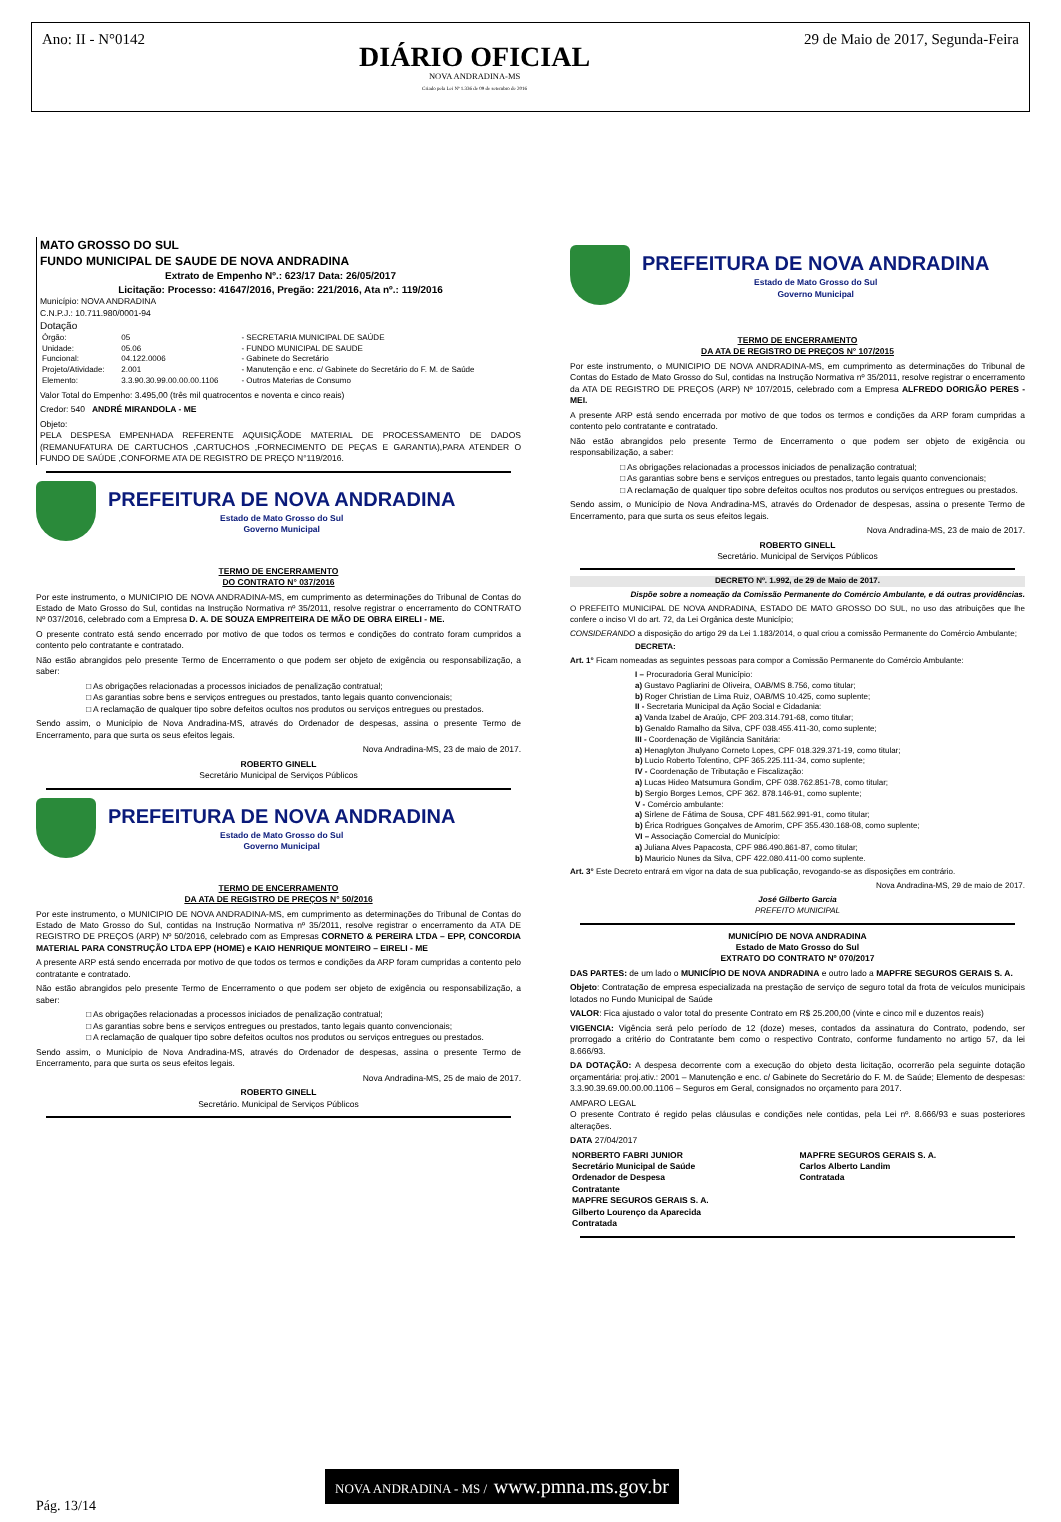Ano: II - N°0142
DIÁRIO OFICIAL
NOVA ANDRADINA-MS
Criado pela Lei Nº 1.336 de 09 de setembro de 2016
29 de Maio de 2017, Segunda-Feira
MATO GROSSO DO SUL
FUNDO MUNICIPAL DE SAUDE DE NOVA ANDRADINA
Extrato de Empenho Nº.: 623/17 Data: 26/05/2017
Licitação: Processo: 41647/2016, Pregão: 221/2016, Ata nº.: 119/2016
Município: NOVA ANDRADINA
C.N.P.J.: 10.711.980/0001-94
Dotação
| Órgão: | 05 | - SECRETARIA MUNICIPAL DE SAÚDE |
| Unidade: | 05.06 | - FUNDO MUNICIPAL DE SAUDE |
| Funcional: | 04.122.0006 | - Gabinete do Secretário |
| Projeto/Atividade: | 2.001 | - Manutenção e enc. c/ Gabinete do Secretário do F. M. de Saúde |
| Elemento: | 3.3.90.30.99.00.00.00.1106 | - Outros Materias de Consumo |
Valor Total do Empenho: 3.495,00 (três mil quatrocentos e noventa e cinco reais)
Credor: 540 ANDRÉ MIRANDOLA - ME
Objeto:
PELA DESPESA EMPENHADA REFERENTE AQUISIÇÃODE MATERIAL DE PROCESSAMENTO DE DADOS (REMANUFATURA DE CARTUCHOS ,CARTUCHOS ,FORNECIMENTO DE PEÇAS E GARANTIA),PARA ATENDER O FUNDO DE SAÚDE ,CONFORME ATA DE REGISTRO DE PREÇO N°119/2016.
PREFEITURA DE NOVA ANDRADINA
Estado de Mato Grosso do Sul
Governo Municipal
TERMO DE ENCERRAMENTO
DO CONTRATO N° 037/2016
Por este instrumento, o MUNICIPIO DE NOVA ANDRADINA-MS, em cumprimento as determinações do Tribunal de Contas do Estado de Mato Grosso do Sul, contidas na Instrução Normativa nº 35/2011, resolve registrar o encerramento do CONTRATO Nº 037/2016, celebrado com a Empresa D. A. DE SOUZA EMPREITEIRA DE MÃO DE OBRA EIRELI - ME.
O presente contrato está sendo encerrado por motivo de que todos os termos e condições do contrato foram cumpridos a contento pelo contratante e contratado.
Não estão abrangidos pelo presente Termo de Encerramento o que podem ser objeto de exigência ou responsabilização, a saber:
□ As obrigações relacionadas a processos iniciados de penalização contratual;
□ As garantias sobre bens e serviços entregues ou prestados, tanto legais quanto convencionais;
□ A reclamação de qualquer tipo sobre defeitos ocultos nos produtos ou serviços entregues ou prestados.
Sendo assim, o Município de Nova Andradina-MS, através do Ordenador de despesas, assina o presente Termo de Encerramento, para que surta os seus efeitos legais.
Nova Andradina-MS, 23 de maio de 2017.
ROBERTO GINELL
Secretário Municipal de Serviços Públicos
PREFEITURA DE NOVA ANDRADINA
Estado de Mato Grosso do Sul
Governo Municipal
TERMO DE ENCERRAMENTO
DA ATA DE REGISTRO DE PREÇOS N° 50/2016
Por este instrumento, o MUNICIPIO DE NOVA ANDRADINA-MS, em cumprimento as determinações do Tribunal de Contas do Estado de Mato Grosso do Sul, contidas na Instrução Normativa nº 35/2011, resolve registrar o encerramento da ATA DE REGISTRO DE PREÇOS (ARP) Nº 50/2016, celebrado com as Empresas CORNETO & PEREIRA LTDA – EPP, CONCORDIA MATERIAL PARA CONSTRUÇÃO LTDA EPP (HOME) e KAIO HENRIQUE MONTEIRO – EIRELI - ME
A presente ARP está sendo encerrada por motivo de que todos os termos e condições da ARP foram cumpridas a contento pelo contratante e contratado.
Não estão abrangidos pelo presente Termo de Encerramento o que podem ser objeto de exigência ou responsabilização, a saber:
□ As obrigações relacionadas a processos iniciados de penalização contratual;
□ As garantias sobre bens e serviços entregues ou prestados, tanto legais quanto convencionais;
□ A reclamação de qualquer tipo sobre defeitos ocultos nos produtos ou serviços entregues ou prestados.
Sendo assim, o Município de Nova Andradina-MS, através do Ordenador de despesas, assina o presente Termo de Encerramento, para que surta os seus efeitos legais.
Nova Andradina-MS, 25 de maio de 2017.
ROBERTO GINELL
Secretário. Municipal de Serviços Públicos
PREFEITURA DE NOVA ANDRADINA
Estado de Mato Grosso do Sul
Governo Municipal
TERMO DE ENCERRAMENTO
DA ATA DE REGISTRO DE PREÇOS N° 107/2015
Por este instrumento, o MUNICIPIO DE NOVA ANDRADINA-MS, em cumprimento as determinações do Tribunal de Contas do Estado de Mato Grosso do Sul, contidas na Instrução Normativa nº 35/2011, resolve registrar o encerramento da ATA DE REGISTRO DE PREÇOS (ARP) Nº 107/2015, celebrado com a Empresa ALFREDO DORIGÃO PERES - MEI.
A presente ARP está sendo encerrada por motivo de que todos os termos e condições da ARP foram cumpridas a contento pelo contratante e contratado.
Não estão abrangidos pelo presente Termo de Encerramento o que podem ser objeto de exigência ou responsabilização, a saber:
□ As obrigações relacionadas a processos iniciados de penalização contratual;
□ As garantias sobre bens e serviços entregues ou prestados, tanto legais quanto convencionais;
□ A reclamação de qualquer tipo sobre defeitos ocultos nos produtos ou serviços entregues ou prestados.
Sendo assim, o Município de Nova Andradina-MS, através do Ordenador de despesas, assina o presente Termo de Encerramento, para que surta os seus efeitos legais.
Nova Andradina-MS, 23 de maio de 2017.
ROBERTO GINELL
Secretário. Municipal de Serviços Públicos
DECRETO Nº. 1.992, de 29 de Maio de 2017.
Dispõe sobre a nomeação da Comissão Permanente do Comércio Ambulante, e dá outras providências.
O PREFEITO MUNICIPAL DE NOVA ANDRADINA, ESTADO DE MATO GROSSO DO SUL, no uso das atribuições que lhe confere o inciso VI do art. 72, da Lei Orgânica deste Município;
CONSIDERANDO a disposição do artigo 29 da Lei 1.183/2014, o qual criou a comissão Permanente do Comércio Ambulante;
DECRETA:
Art. 1° Ficam nomeadas as seguintes pessoas para compor a Comissão Permanente do Comércio Ambulante:
I – Procuradoria Geral Município:
a) Gustavo Pagliarini de Oliveira, OAB/MS 8.756, como titular;
b) Roger Christian de Lima Ruiz, OAB/MS 10.425, como suplente;
II - Secretaria Municipal da Ação Social e Cidadania:
a) Vanda Izabel de Araújo, CPF 203.314.791-68, como titular;
b) Genaldo Ramalho da Silva, CPF 038.455.411-30, como suplente;
III - Coordenação de Vigilância Sanitária:
a) Henaglyton Jhulyano Corneto Lopes, CPF 018.329.371-19, como titular;
b) Lucio Roberto Tolentino, CPF 365.225.111-34, como suplente;
IV - Coordenação de Tributação e Fiscalização:
a) Lucas Hideo Matsumura Gondim, CPF 038.762.851-78, como titular;
b) Sergio Borges Lemos, CPF 362. 878.146-91, como suplente;
V - Comércio ambulante:
a) Sirlene de Fátima de Sousa, CPF 481.562.991-91, como titular;
b) Érica Rodrigues Gonçalves de Amorim, CPF 355.430.168-08, como suplente;
VI – Associação Comercial do Município:
a) Juliana Alves Papacosta, CPF 986.490.861-87, como titular;
b) Mauricio Nunes da Silva, CPF 422.080.411-00 como suplente.
Art. 3° Este Decreto entrará em vigor na data de sua publicação, revogando-se as disposições em contrário.
Nova Andradina-MS, 29 de maio de 2017.
José Gilberto Garcia
PREFEITO MUNICIPAL
MUNICÍPIO DE NOVA ANDRADINA
Estado de Mato Grosso do Sul
EXTRATO DO CONTRATO Nº 070/2017
DAS PARTES: de um lado o MUNICÍPIO DE NOVA ANDRADINA e outro lado a MAPFRE SEGUROS GERAIS S. A.
Objeto: Contratação de empresa especializada na prestação de serviço de seguro total da frota de veículos municipais lotados no Fundo Municipal de Saúde
VALOR: Fica ajustado o valor total do presente Contrato em R$ 25.200,00 (vinte e cinco mil e duzentos reais)
VIGENCIA: Vigência será pelo período de 12 (doze) meses, contados da assinatura do Contrato, podendo, ser prorrogado a critério do Contratante bem como o respectivo Contrato, conforme fundamento no artigo 57, da lei 8.666/93.
DA DOTAÇÃO: A despesa decorrente com a execução do objeto desta licitação, ocorrerão pela seguinte dotação orçamentária: proj.ativ.: 2001 – Manutenção e enc. c/ Gabinete do Secretário do F. M. de Saúde; Elemento de despesas: 3.3.90.39.69.00.00.00.1106 – Seguros em Geral, consignados no orçamento para 2017.
AMPARO LEGAL
O presente Contrato é regido pelas cláusulas e condições nele contidas, pela Lei nº. 8.666/93 e suas posteriores alterações.
DATA 27/04/2017
| NORBERTO FABRI JUNIOR Secretário Municipal de Saúde Ordenador de Despesa Contratante MAPFRE SEGUROS GERAIS S. A. Gilberto Lourenço da Aparecida Contratada | MAPFRE SEGUROS GERAIS S. A. Carlos Alberto Landim Contratada |
NOVA ANDRADINA - MS / www.pmna.ms.gov.br
Pág. 13/14